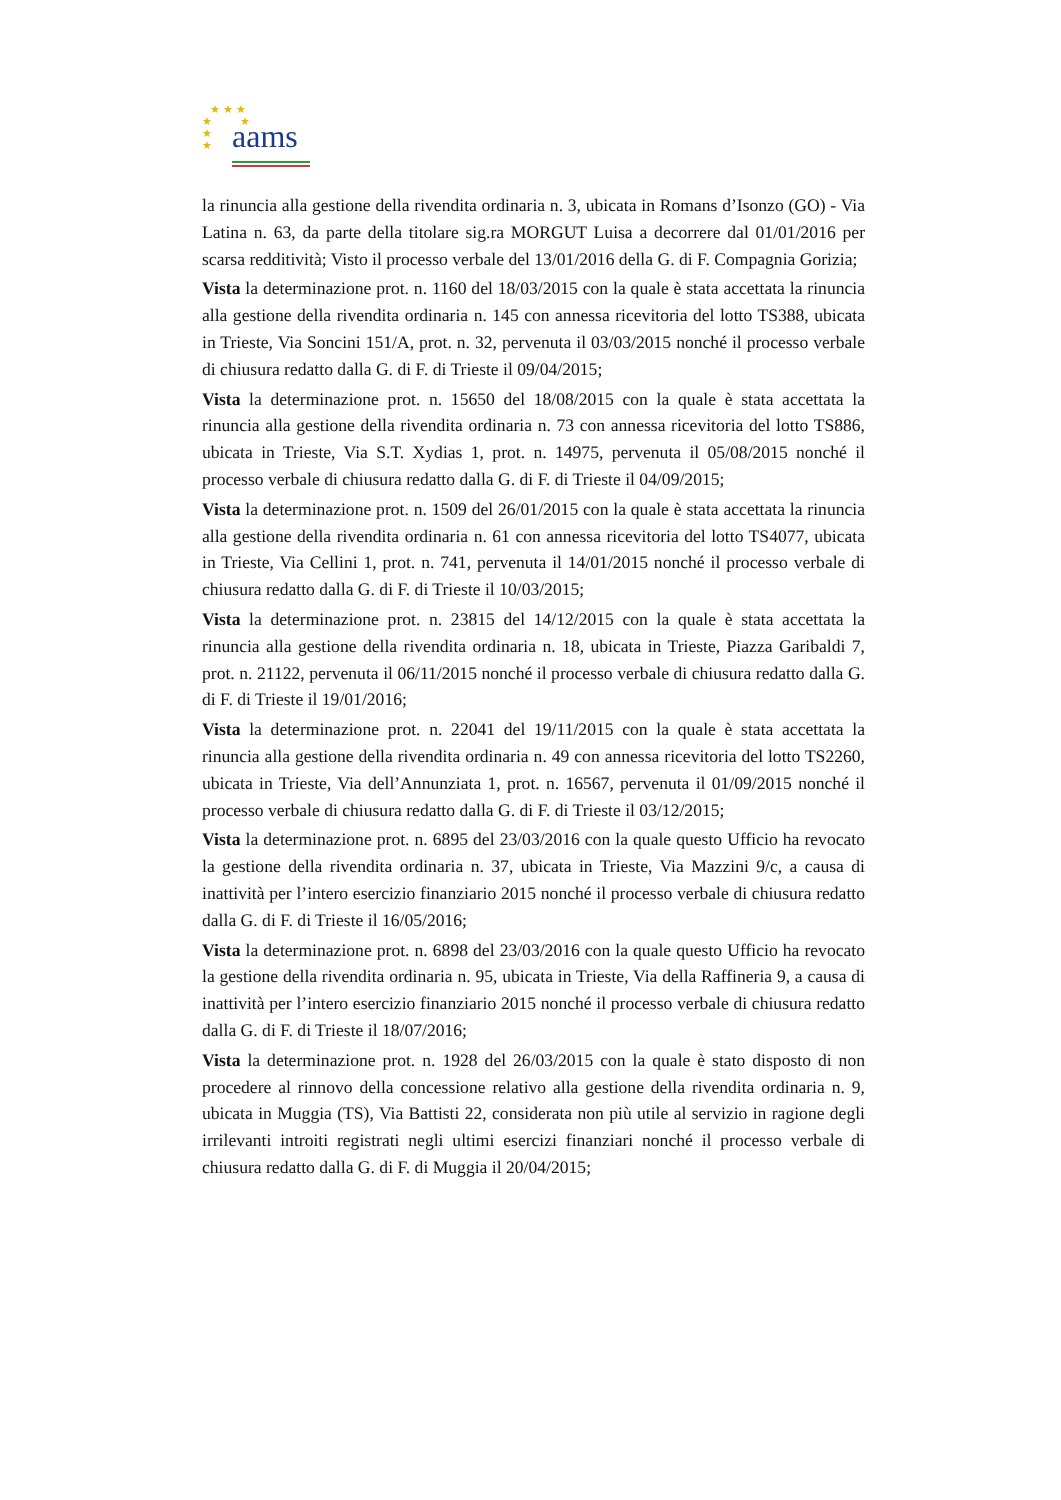★ ★ ★
★ ★
★
★
aams
la rinuncia alla gestione della rivendita ordinaria n. 3, ubicata in Romans d’Isonzo (GO) - Via Latina n. 63, da parte della titolare sig.ra MORGUT Luisa a decorrere dal 01/01/2016 per scarsa redditività; Visto il processo verbale del 13/01/2016 della G. di F. Compagnia Gorizia;
Vista la determinazione prot. n. 1160 del 18/03/2015 con la quale è stata accettata la rinuncia alla gestione della rivendita ordinaria n. 145 con annessa ricevitoria del lotto TS388, ubicata in Trieste, Via Soncini 151/A, prot. n. 32, pervenuta il 03/03/2015 nonché il processo verbale di chiusura redatto dalla G. di F. di Trieste il 09/04/2015;
Vista la determinazione prot. n. 15650 del 18/08/2015 con la quale è stata accettata la rinuncia alla gestione della rivendita ordinaria n. 73 con annessa ricevitoria del lotto TS886, ubicata in Trieste, Via S.T. Xydias 1, prot. n. 14975, pervenuta il 05/08/2015 nonché il processo verbale di chiusura redatto dalla G. di F. di Trieste il 04/09/2015;
Vista la determinazione prot. n. 1509 del 26/01/2015 con la quale è stata accettata la rinuncia alla gestione della rivendita ordinaria n. 61 con annessa ricevitoria del lotto TS4077, ubicata in Trieste, Via Cellini 1, prot. n. 741, pervenuta il 14/01/2015 nonché il processo verbale di chiusura redatto dalla G. di F. di Trieste il 10/03/2015;
Vista la determinazione prot. n. 23815 del 14/12/2015 con la quale è stata accettata la rinuncia alla gestione della rivendita ordinaria n. 18, ubicata in Trieste, Piazza Garibaldi 7, prot. n. 21122, pervenuta il 06/11/2015 nonché il processo verbale di chiusura redatto dalla G. di F. di Trieste il 19/01/2016;
Vista la determinazione prot. n. 22041 del 19/11/2015 con la quale è stata accettata la rinuncia alla gestione della rivendita ordinaria n. 49 con annessa ricevitoria del lotto TS2260, ubicata in Trieste, Via dell’Annunziata 1, prot. n. 16567, pervenuta il 01/09/2015 nonché il processo verbale di chiusura redatto dalla G. di F. di Trieste il 03/12/2015;
Vista la determinazione prot. n. 6895 del 23/03/2016 con la quale questo Ufficio ha revocato la gestione della rivendita ordinaria n. 37, ubicata in Trieste, Via Mazzini 9/c, a causa di inattività per l’intero esercizio finanziario 2015 nonché il processo verbale di chiusura redatto dalla G. di F. di Trieste il 16/05/2016;
Vista la determinazione prot. n. 6898 del 23/03/2016 con la quale questo Ufficio ha revocato la gestione della rivendita ordinaria n. 95, ubicata in Trieste, Via della Raffineria 9, a causa di inattività per l’intero esercizio finanziario 2015 nonché il processo verbale di chiusura redatto dalla G. di F. di Trieste il 18/07/2016;
Vista la determinazione prot. n. 1928 del 26/03/2015 con la quale è stato disposto di non procedere al rinnovo della concessione relativo alla gestione della rivendita ordinaria n. 9, ubicata in Muggia (TS), Via Battisti 22, considerata non più utile al servizio in ragione degli irrilevanti introiti registrati negli ultimi esercizi finanziari nonché il processo verbale di chiusura redatto dalla G. di F. di Muggia il 20/04/2015;